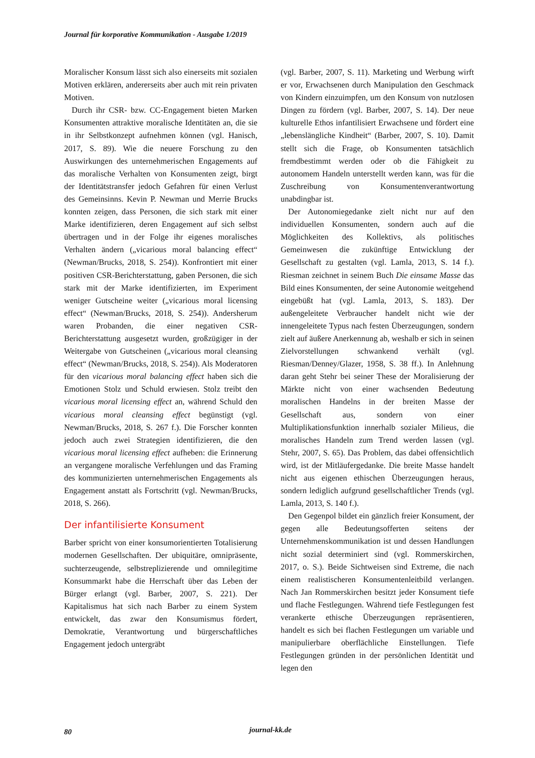Journal für korporative Kommunikation - Ausgabe 1/2019
Moralischer Konsum lässt sich also einerseits mit sozialen Motiven erklären, andererseits aber auch mit rein privaten Motiven.
Durch ihr CSR- bzw. CC-Engagement bieten Marken Konsumenten attraktive moralische Identitäten an, die sie in ihr Selbstkonzept aufnehmen können (vgl. Hanisch, 2017, S. 89). Wie die neuere Forschung zu den Auswirkungen des unternehmerischen Engagements auf das moralische Verhalten von Konsumenten zeigt, birgt der Identitätstransfer jedoch Gefahren für einen Verlust des Gemeinsinns. Kevin P. Newman und Merrie Brucks konnten zeigen, dass Personen, die sich stark mit einer Marke identifizieren, deren Engagement auf sich selbst übertragen und in der Folge ihr eigenes moralisches Verhalten ändern („vicarious moral balancing effect“ (Newman/Brucks, 2018, S. 254)). Konfrontiert mit einer positiven CSR-Berichterstattung, gaben Personen, die sich stark mit der Marke identifizierten, im Experiment weniger Gutscheine weiter („vicarious moral licensing effect“ (Newman/Brucks, 2018, S. 254)). Andersherum waren Probanden, die einer negativen CSR-Berichterstattung ausgesetzt wurden, großzügiger in der Weitergabe von Gutscheinen („vicarious moral cleansing effect“ (Newman/Brucks, 2018, S. 254)). Als Moderatoren für den vicarious moral balancing effect haben sich die Emotionen Stolz und Schuld erwiesen. Stolz treibt den vicarious moral licensing effect an, während Schuld den vicarious moral cleansing effect begünstigt (vgl. Newman/Brucks, 2018, S. 267 f.). Die Forscher konnten jedoch auch zwei Strategien identifizieren, die den vicarious moral licensing effect aufheben: die Erinnerung an vergangene moralische Verfehlungen und das Framing des kommunizierten unternehmerischen Engagements als Engagement anstatt als Fortschritt (vgl. Newman/Brucks, 2018, S. 266).
Der infantilisierte Konsument
Barber spricht von einer konsumorientierten Totalisierung modernen Gesellschaften. Der ubiquitäre, omnipräsente, suchterzeugende, selbstreplizierende und omnilegitime Konsummarkt habe die Herrschaft über das Leben der Bürger erlangt (vgl. Barber, 2007, S. 221). Der Kapitalismus hat sich nach Barber zu einem System entwickelt, das zwar den Konsumismus fördert, Demokratie, Verantwortung und bürgerschaftliches Engagement jedoch untergräbt
(vgl. Barber, 2007, S. 11). Marketing und Werbung wirft er vor, Erwachsenen durch Manipulation den Geschmack von Kindern einzuimpfen, um den Konsum von nutzlosen Dingen zu fördern (vgl. Barber, 2007, S. 14). Der neue kulturelle Ethos infantilisiert Erwachsene und fördert eine „lebenslängliche Kindheit“ (Barber, 2007, S. 10). Damit stellt sich die Frage, ob Konsumenten tatsächlich fremdbestimmt werden oder ob die Fähigkeit zu autonomem Handeln unterstellt werden kann, was für die Zuschreibung von Konsumentenverantwortung unabdingbar ist.
Der Autonomiegedanke zielt nicht nur auf den individuellen Konsumenten, sondern auch auf die Möglichkeiten des Kollektivs, als politisches Gemeinwesen die zukünftige Entwicklung der Gesellschaft zu gestalten (vgl. Lamla, 2013, S. 14 f.). Riesman zeichnet in seinem Buch Die einsame Masse das Bild eines Konsumenten, der seine Autonomie weitgehend eingebüßt hat (vgl. Lamla, 2013, S. 183). Der außengeleitete Verbraucher handelt nicht wie der innengeleitete Typus nach festen Überzeugungen, sondern zielt auf äußere Anerkennung ab, weshalb er sich in seinen Zielvorstellungen schwankend verhält (vgl. Riesman/Denney/Glazer, 1958, S. 38 ff.). In Anlehnung daran geht Stehr bei seiner These der Moralisierung der Märkte nicht von einer wachsenden Bedeutung moralischen Handelns in der breiten Masse der Gesellschaft aus, sondern von einer Multiplikationsfunktion innerhalb sozialer Milieus, die moralisches Handeln zum Trend werden lassen (vgl. Stehr, 2007, S. 65). Das Problem, das dabei offensichtlich wird, ist der Mitläufergedanke. Die breite Masse handelt nicht aus eigenen ethischen Überzeugungen heraus, sondern lediglich aufgrund gesellschaftlicher Trends (vgl. Lamla, 2013, S. 140 f.).
Den Gegenpol bildet ein gänzlich freier Konsument, der gegen alle Bedeutungsofferten seitens der Unternehmenskommunikation ist und dessen Handlungen nicht sozial determiniert sind (vgl. Rommerskirchen, 2017, o. S.). Beide Sichtweisen sind Extreme, die nach einem realistischeren Konsumentenleitbild verlangen. Nach Jan Rommerskirchen besitzt jeder Konsument tiefe und flache Festlegungen. Während tiefe Festlegungen fest verankerte ethische Überzeugungen repräsentieren, handelt es sich bei flachen Festlegungen um variable und manipulierbare oberflächliche Einstellungen. Tiefe Festlegungen gründen in der persönlichen Identität und legen den
80 journal-kk.de